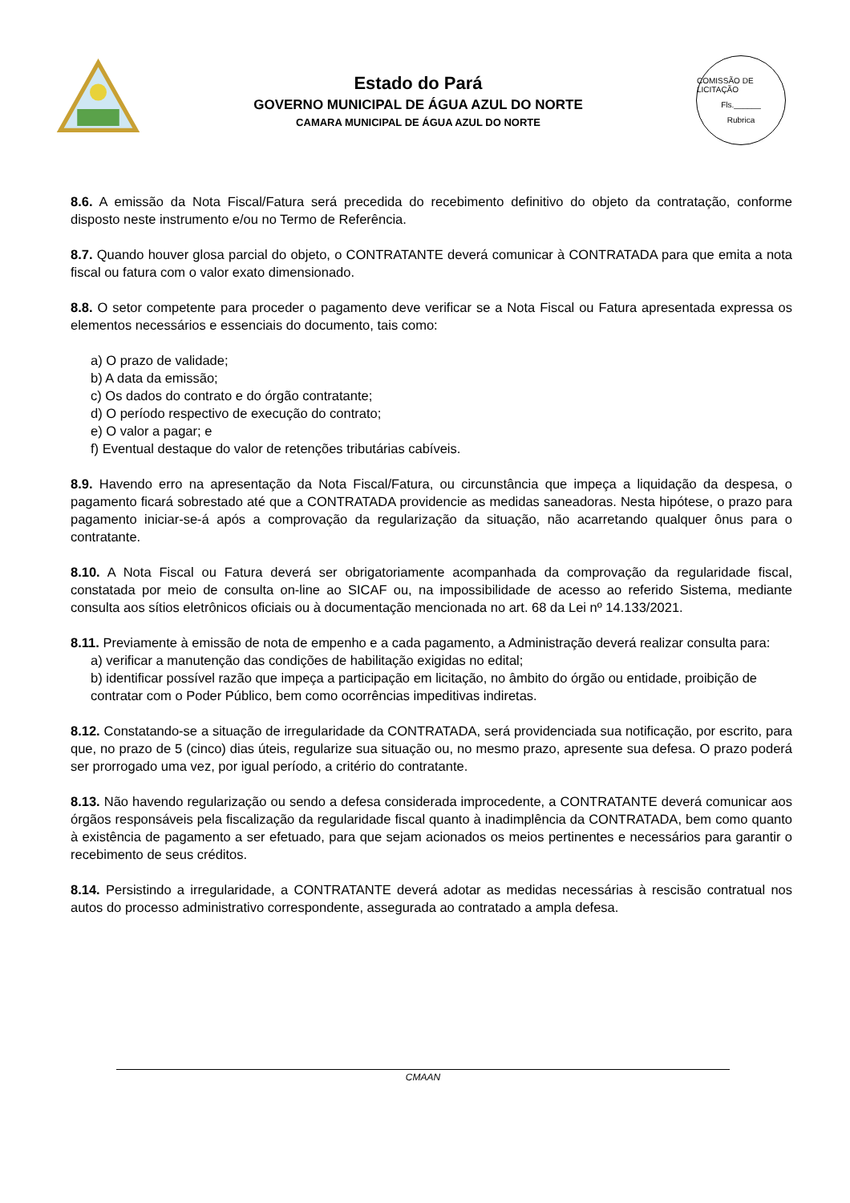Estado do Pará
GOVERNO MUNICIPAL DE ÁGUA AZUL DO NORTE
CAMARA MUNICIPAL DE ÁGUA AZUL DO NORTE
COMISSÃO DE LICITAÇÃO
Fls.______
Rubrica
8.6. A emissão da Nota Fiscal/Fatura será precedida do recebimento definitivo do objeto da contratação, conforme disposto neste instrumento e/ou no Termo de Referência.
8.7. Quando houver glosa parcial do objeto, o CONTRATANTE deverá comunicar à CONTRATADA para que emita a nota fiscal ou fatura com o valor exato dimensionado.
8.8. O setor competente para proceder o pagamento deve verificar se a Nota Fiscal ou Fatura apresentada expressa os elementos necessários e essenciais do documento, tais como:
a) O prazo de validade;
b) A data da emissão;
c) Os dados do contrato e do órgão contratante;
d) O período respectivo de execução do contrato;
e) O valor a pagar; e
f) Eventual destaque do valor de retenções tributárias cabíveis.
8.9. Havendo erro na apresentação da Nota Fiscal/Fatura, ou circunstância que impeça a liquidação da despesa, o pagamento ficará sobrestado até que a CONTRATADA providencie as medidas saneadoras. Nesta hipótese, o prazo para pagamento iniciar-se-á após a comprovação da regularização da situação, não acarretando qualquer ônus para o contratante.
8.10. A Nota Fiscal ou Fatura deverá ser obrigatoriamente acompanhada da comprovação da regularidade fiscal, constatada por meio de consulta on-line ao SICAF ou, na impossibilidade de acesso ao referido Sistema, mediante consulta aos sítios eletrônicos oficiais ou à documentação mencionada no art. 68 da Lei nº 14.133/2021.
8.11. Previamente à emissão de nota de empenho e a cada pagamento, a Administração deverá realizar consulta para:
a) verificar a manutenção das condições de habilitação exigidas no edital;
b) identificar possível razão que impeça a participação em licitação, no âmbito do órgão ou entidade, proibição de contratar com o Poder Público, bem como ocorrências impeditivas indiretas.
8.12. Constatando-se a situação de irregularidade da CONTRATADA, será providenciada sua notificação, por escrito, para que, no prazo de 5 (cinco) dias úteis, regularize sua situação ou, no mesmo prazo, apresente sua defesa. O prazo poderá ser prorrogado uma vez, por igual período, a critério do contratante.
8.13. Não havendo regularização ou sendo a defesa considerada improcedente, a CONTRATANTE deverá comunicar aos órgãos responsáveis pela fiscalização da regularidade fiscal quanto à inadimplência da CONTRATADA, bem como quanto à existência de pagamento a ser efetuado, para que sejam acionados os meios pertinentes e necessários para garantir o recebimento de seus créditos.
8.14. Persistindo a irregularidade, a CONTRATANTE deverá adotar as medidas necessárias à rescisão contratual nos autos do processo administrativo correspondente, assegurada ao contratado a ampla defesa.
CMAAN